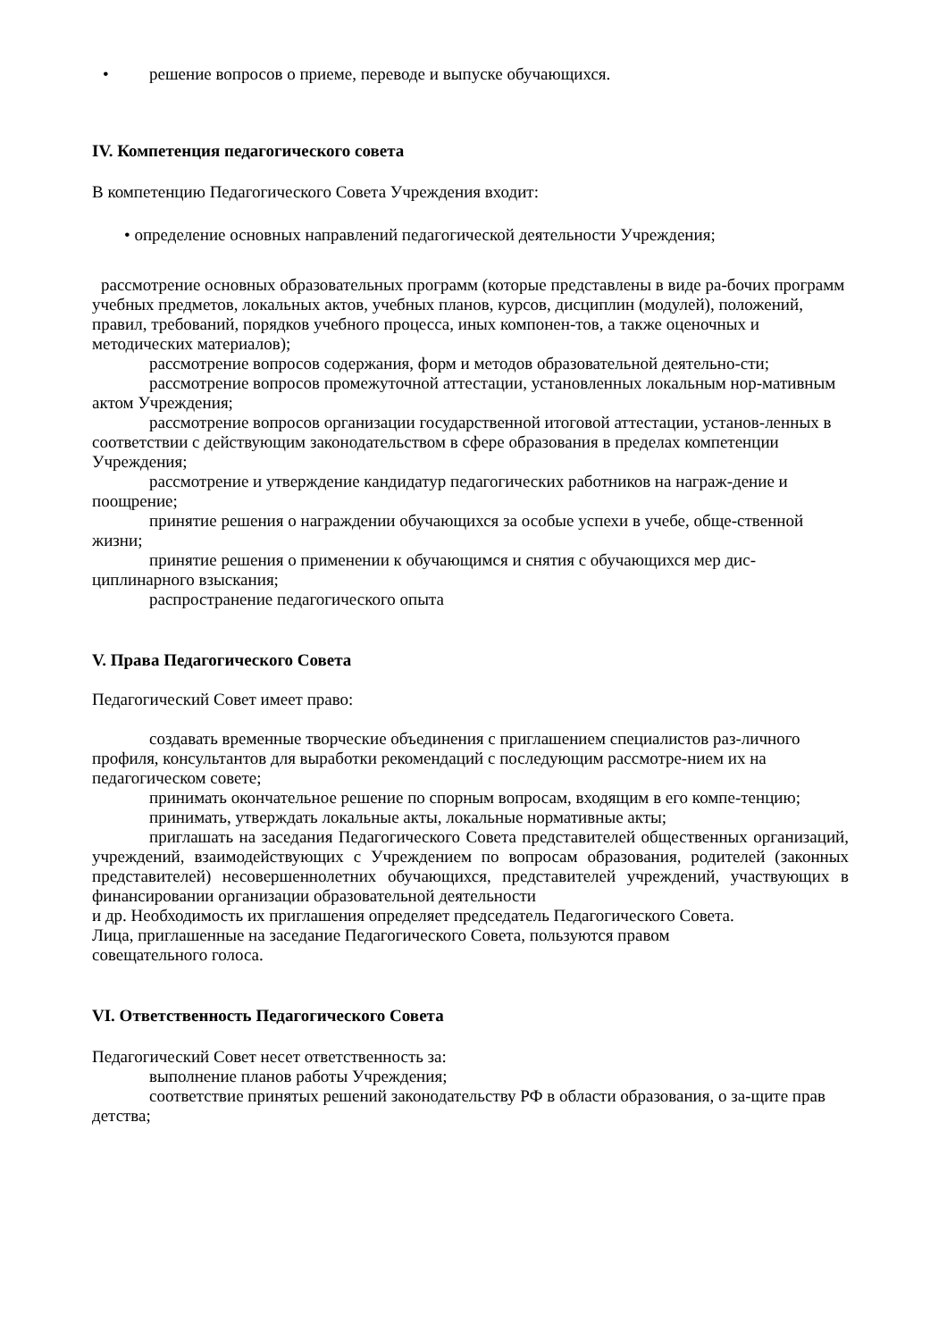• решение вопросов о приеме, переводе и выпуске обучающихся.
IV. Компетенция педагогического совета
В компетенцию Педагогического Совета Учреждения входит:
• определение основных направлений педагогической деятельности Учреждения;
рассмотрение основных образовательных программ (которые представлены в виде ра-бочих программ учебных предметов, локальных актов, учебных планов, курсов, дисциплин (модулей), положений, правил, требований, порядков учебного процесса, иных компонен-тов, а также оценочных и методических материалов);
рассмотрение вопросов содержания, форм и методов образовательной деятельно-сти;
рассмотрение вопросов промежуточной аттестации, установленных локальным нор-мативным актом Учреждения;
рассмотрение вопросов организации государственной итоговой аттестации, установ-ленных в соответствии с действующим законодательством в сфере образования в пределах компетенции Учреждения;
рассмотрение и утверждение кандидатур педагогических работников на награж-дение и поощрение;
принятие решения о награждении обучающихся за особые успехи в учебе, обще-ственной жизни;
принятие решения о применении к обучающимся и снятия с обучающихся мер дис-циплинарного взыскания;
распространение педагогического опыта
V. Права Педагогического Совета
Педагогический Совет имеет право:
создавать временные творческие объединения с приглашением специалистов раз-личного профиля, консультантов для выработки рекомендаций с последующим рассмотре-нием их на педагогическом совете;
принимать окончательное решение по спорным вопросам, входящим в его компе-тенцию;
принимать, утверждать локальные акты, локальные нормативные акты;
приглашать на заседания Педагогического Совета представителей общественных организаций, учреждений, взаимодействующих с Учреждением по вопросам образования, родителей (законных представителей) несовершеннолетних обучающихся, представителей учреждений, участвующих в финансировании организации образовательной деятельности
и др. Необходимость их приглашения определяет председатель Педагогического Совета.
Лица, приглашенные на заседание Педагогического Совета, пользуются правом
совещательного голоса.
VI. Ответственность Педагогического Совета
Педагогический Совет несет ответственность за:
выполнение планов работы Учреждения;
соответствие принятых решений законодательству РФ в области образования, о за-щите прав детства;